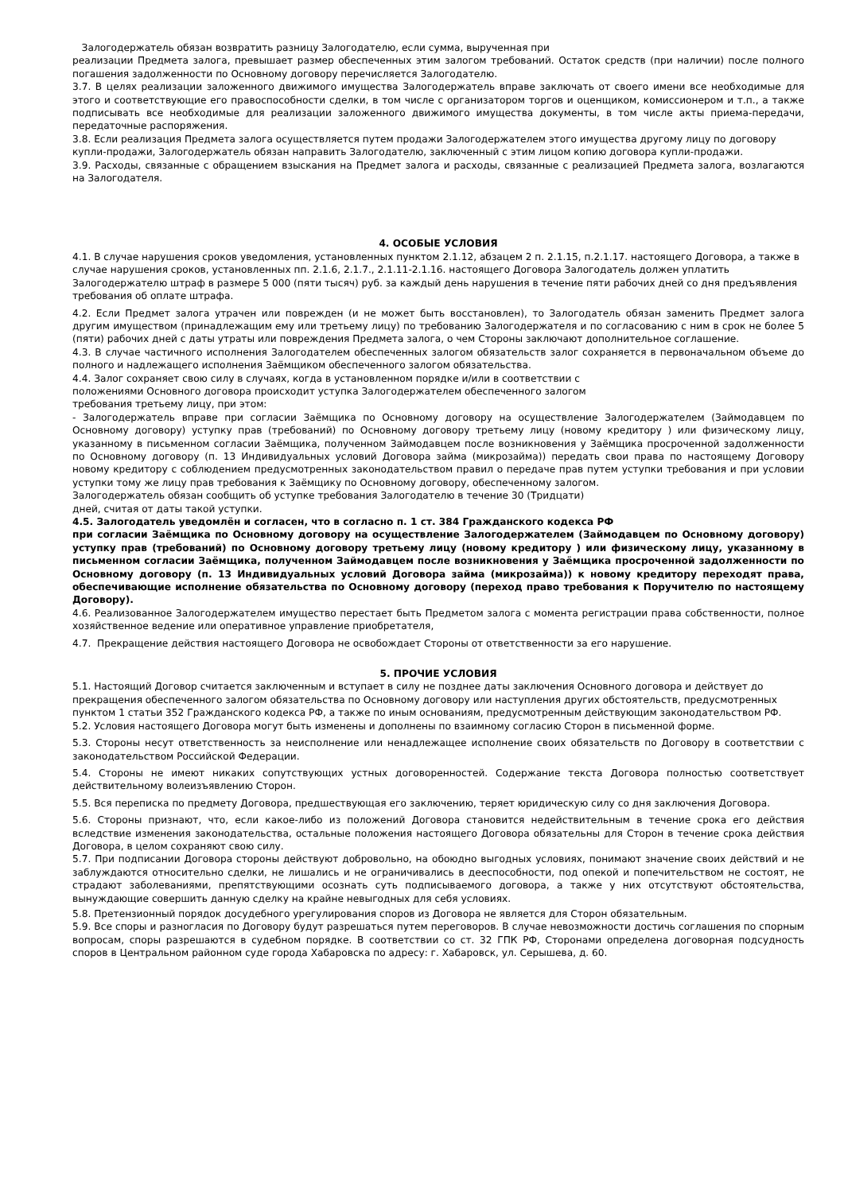Залогодержатель обязан возвратить разницу Залогодателю, если сумма, вырученная при
реализации Предмета залога, превышает размер обеспеченных этим залогом требований. Остаток средств (при наличии) после полного погашения задолженности по Основному договору перечисляется Залогодателю.
3.7. В целях реализации заложенного движимого имущества Залогодержатель вправе заключать от своего имени все необходимые для этого и соответствующие его правоспособности сделки, в том числе с организатором торгов и оценщиком, комиссионером и т.п., а также подписывать все необходимые для реализации заложенного движимого имущества документы, в том числе акты приема-передачи, передаточные распоряжения.
3.8. Если реализация Предмета залога осуществляется путем продажи Залогодержателем этого имущества другому лицу по договору купли-продажи, Залогодержатель обязан направить Залогодателю, заключенный с этим лицом копию договора купли-продажи.
3.9. Расходы, связанные с обращением взыскания на Предмет залога и расходы, связанные с реализацией Предмета залога, возлагаются на Залогодателя.
4. ОСОБЫЕ УСЛОВИЯ
4.1. В случае нарушения сроков уведомления, установленных пунктом 2.1.12, абзацем 2 п. 2.1.15, п.2.1.17. настоящего Договора, а также в случае нарушения сроков, установленных пп. 2.1.6, 2.1.7., 2.1.11-2.1.16. настоящего Договора Залогодатель должен уплатить Залогодержателю штраф в размере 5 000 (пяти тысяч) руб. за каждый день нарушения в течение пяти рабочих дней со дня предъявления требования об оплате штрафа.
4.2. Если Предмет залога утрачен или поврежден (и не может быть восстановлен), то Залогодатель обязан заменить Предмет залога другим имуществом (принадлежащим ему или третьему лицу) по требованию Залогодержателя и по согласованию с ним в срок не более 5 (пяти) рабочих дней с даты утраты или повреждения Предмета залога, о чем Стороны заключают дополнительное соглашение.
4.3. В случае частичного исполнения Залогодателем обеспеченных залогом обязательств залог сохраняется в первоначальном объеме до полного и надлежащего исполнения Заёмщиком обеспеченного залогом обязательства.
4.4. Залог сохраняет свою силу в случаях, когда в установленном порядке и/или в соответствии с
положениями Основного договора происходит уступка Залогодержателем обеспеченного залогом
требования третьему лицу, при этом:
- Залогодержатель вправе при согласии Заёмщика по Основному договору на осуществление Залогодержателем (Займодавцем по Основному договору) уступку прав (требований) по Основному договору третьему лицу (новому кредитору ) или физическому лицу, указанному в письменном согласии Заёмщика, полученном Займодавцем после возникновения у Заёмщика просроченной задолженности по Основному договору (п. 13 Индивидуальных условий Договора займа (микрозайма)) передать свои права по настоящему Договору новому кредитору с соблюдением предусмотренных законодательством правил о передаче прав путем уступки требования и при условии уступки тому же лицу прав требования к Заёмщику по Основному договору, обеспеченному залогом.
Залогодержатель обязан сообщить об уступке требования Залогодателю в течение 30 (Тридцати)
дней, считая от даты такой уступки.
4.5. Залогодатель уведомлён и согласен, что в согласно п. 1 ст. 384 Гражданского кодекса РФ
при согласии Заёмщика по Основному договору на осуществление Залогодержателем (Займодавцем по Основному договору) уступку прав (требований) по Основному договору третьему лицу (новому кредитору ) или физическому лицу, указанному в письменном согласии Заёмщика, полученном Займодавцем после возникновения у Заёмщика просроченной задолженности по Основному договору (п. 13 Индивидуальных условий Договора займа (микрозайма)) к новому кредитору переходят права, обеспечивающие исполнение обязательства по Основному договору (переход право требования к Поручителю по настоящему Договору).
4.6. Реализованное Залогодержателем имущество перестает быть Предметом залога с момента регистрации права собственности, полное хозяйственное ведение или оперативное управление приобретателя,
4.7. Прекращение действия настоящего Договора не освобождает Стороны от ответственности за его нарушение.
5. ПРОЧИЕ УСЛОВИЯ
5.1. Настоящий Договор считается заключенным и вступает в силу не позднее даты заключения Основного договора и действует до прекращения обеспеченного залогом обязательства по Основному договору или наступления других обстоятельств, предусмотренных пунктом 1 статьи 352 Гражданского кодекса РФ, а также по иным основаниям, предусмотренным действующим законодательством РФ.
5.2. Условия настоящего Договора могут быть изменены и дополнены по взаимному согласию Сторон в письменной форме.
5.3. Стороны несут ответственность за неисполнение или ненадлежащее исполнение своих обязательств по Договору в соответствии с законодательством Российской Федерации.
5.4. Стороны не имеют никаких сопутствующих устных договоренностей. Содержание текста Договора полностью соответствует действительному волеизъявлению Сторон.
5.5. Вся переписка по предмету Договора, предшествующая его заключению, теряет юридическую силу со дня заключения Договора.
5.6. Стороны признают, что, если какое-либо из положений Договора становится недействительным в течение срока его действия вследствие изменения законодательства, остальные положения настоящего Договора обязательны для Сторон в течение срока действия Договора, в целом сохраняют свою силу.
5.7. При подписании Договора стороны действуют добровольно, на обоюдно выгодных условиях, понимают значение своих действий и не заблуждаются относительно сделки, не лишались и не ограничивались в дееспособности, под опекой и попечительством не состоят, не страдают заболеваниями, препятствующими осознать суть подписываемого договора, а также у них отсутствуют обстоятельства, вынуждающие совершить данную сделку на крайне невыгодных для себя условиях.
5.8. Претензионный порядок досудебного урегулирования споров из Договора не является для Сторон обязательным.
5.9. Все споры и разногласия по Договору будут разрешаться путем переговоров. В случае невозможности достичь соглашения по спорным вопросам, споры разрешаются в судебном порядке. В соответствии со ст. 32 ГПК РФ, Сторонами определена договорная подсудность споров в Центральном районном суде города Хабаровска по адресу: г. Хабаровск, ул. Серышева, д. 60.